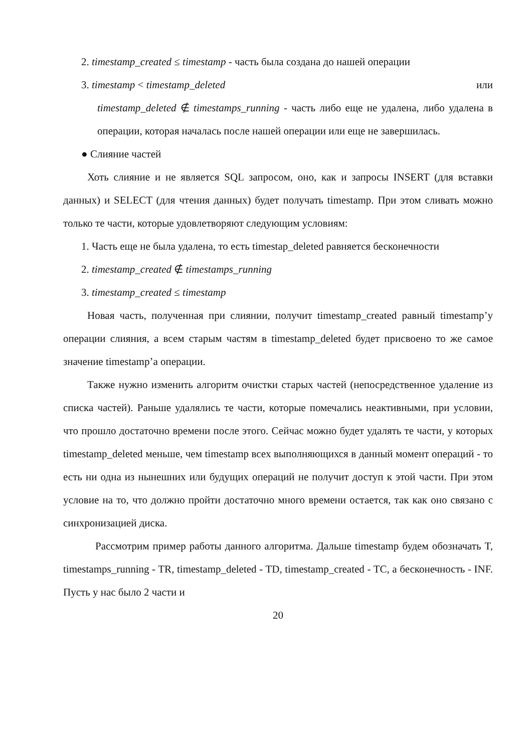2. timestamp_created ≤ timestamp - часть была создана до нашей операции
3. timestamp < timestamp_deleted или
timestamp_deleted ∉ timestamps_running - часть либо еще не удалена, либо удалена в операции, которая началась после нашей операции или еще не завершилась.
● Слияние частей
Хоть слияние и не является SQL запросом, оно, как и запросы INSERT (для вставки данных) и SELECT (для чтения данных) будет получать timestamp. При этом сливать можно только те части, которые удовлетворяют следующим условиям:
1. Часть еще не была удалена, то есть timestap_deleted равняется бесконечности
2. timestamp_created ∉ timestamps_running
3. timestamp_created ≤ timestamp
Новая часть, полученная при слиянии, получит timestamp_created равный timestamp’у операции слияния, а всем старым частям в timestamp_deleted будет присвоено то же самое значение timestamp’а операции.
Также нужно изменить алгоритм очистки старых частей (непосредственное удаление из списка частей). Раньше удалялись те части, которые помечались неактивными, при условии, что прошло достаточно времени после этого. Сейчас можно будет удалять те части, у которых timestamp_deleted меньше, чем timestamp всех выполняющихся в данный момент операций - то есть ни одна из нынешних или будущих операций не получит доступ к этой части. При этом условие на то, что должно пройти достаточно много времени остается, так как оно связано с синхронизацией диска.
Рассмотрим пример работы данного алгоритма. Дальше timestamp будем обозначать T, timestamps_running - TR, timestamp_deleted - TD, timestamp_created - TC, а бесконечность - INF. Пусть у нас было 2 части и
20